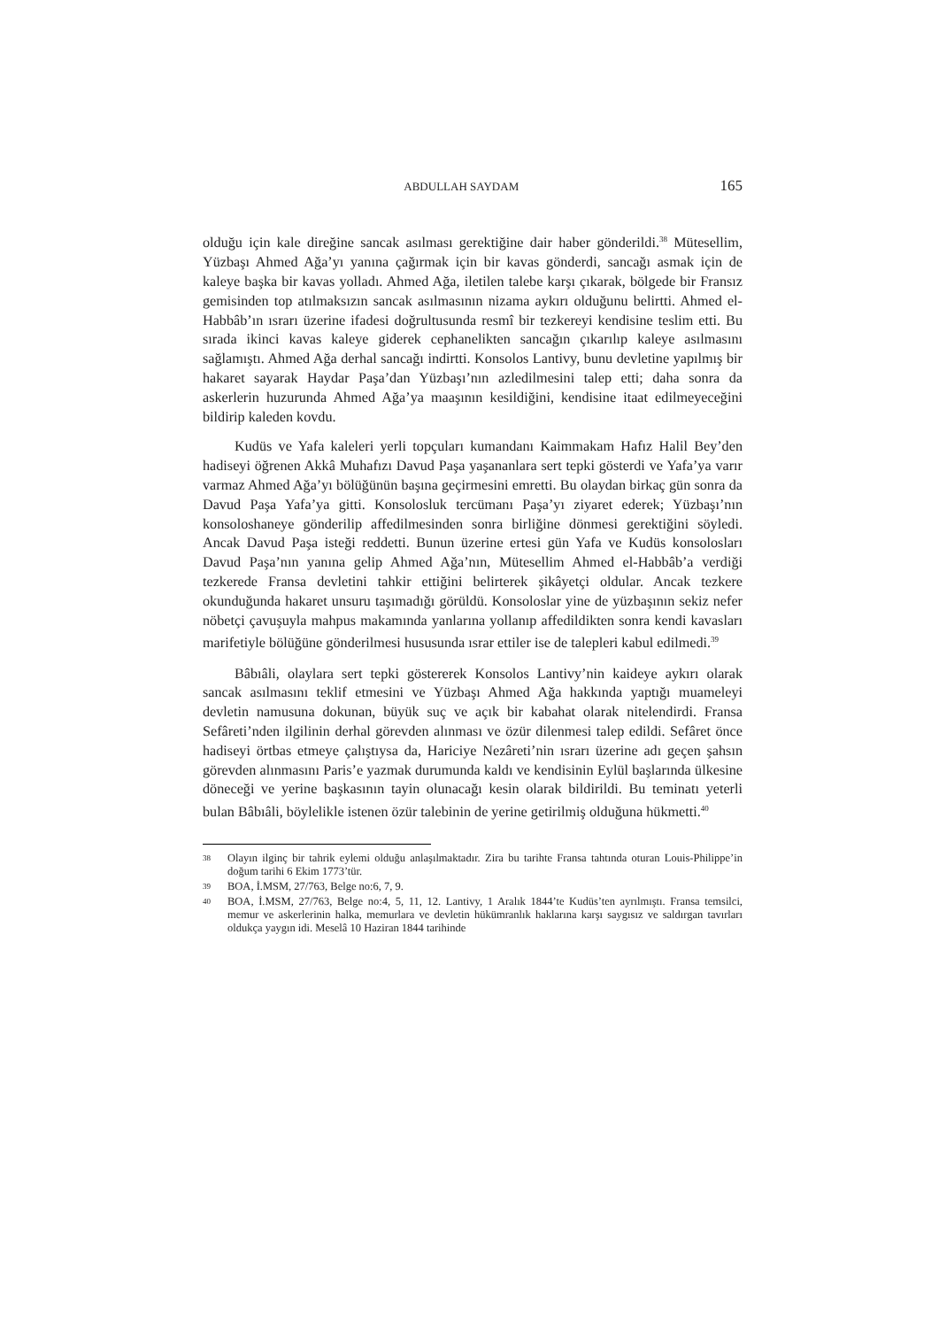ABDULLAH SAYDAM 165
olduğu için kale direğine sancak asılması gerektiğine dair haber gönderildi.<sup>38</sup> Mütesellim, Yüzbaşı Ahmed Ağa’yı yanına çağırmak için bir kavas gönderdi, sancağı asmak için de kaleye başka bir kavas yolladı. Ahmed Ağa, iletilen talebe karşı çıkarak, bölgede bir Fransız gemisinden top atılmaksızın sancak asılmasının nizama aykırı olduğunu belirtti. Ahmed el-Habbâb’ın ısrarı üzerine ifadesi doğrultusunda resmî bir tezkereyi kendisine teslim etti. Bu sırada ikinci kavas kaleye giderek cephanelikten sancağın çıkarılıp kaleye asılmasını sağlamıştı. Ahmed Ağa derhal sancağı indirtti. Konsolos Lantivy, bunu devletine yapılmış bir hakaret sayarak Haydar Paşa’dan Yüzbaşı’nın azledilmesini talep etti; daha sonra da askerlerin huzurunda Ahmed Ağa’ya maaşının kesildiğini, kendisine itaat edilmeyeceğini bildirip kaleden kovdu.
Kudüs ve Yafa kaleleri yerli topçuları kumandanı Kaimmakam Hafız Halil Bey’den hadiseyi öğrenen Akkâ Muhafızı Davud Paşa yaşananlara sert tepki gösterdi ve Yafa’ya varır varmaz Ahmed Ağa’yı bölüğünün başına geçirmesini emretti. Bu olaydan birkaç gün sonra da Davud Paşa Yafa’ya gitti. Konsolosluk tercümanı Paşa’yı ziyaret ederek; Yüzbaşı’nın konsoloshaneye gönderilip affedilmesinden sonra birliğine dönmesi gerektiğini söyledi. Ancak Davud Paşa isteği reddetti. Bunun üzerine ertesi gün Yafa ve Kudüs konsolosları Davud Paşa’nın yanına gelip Ahmed Ağa’nın, Mütesellim Ahmed el-Habbâb’a verdiği tezkerede Fransa devletini tahkir ettiğini belirterek şikâyetçi oldular. Ancak tezkere okunduğunda hakaret unsuru taşımadığı görüldü. Konsoloslar yine de yüzbaşının sekiz nefer nöbetçi çavuşuyla mahpus makamında yanlarına yollanıp affedildikten sonra kendi kavasları marifetiyle bölüğüne gönderilmesi hususunda ısrar ettiler ise de talepleri kabul edilmedi.<sup>39</sup>
Bâbıâli, olaylara sert tepki göstererek Konsolos Lantivy’nin kaideye aykırı olarak sancak asılmasını teklif etmesini ve Yüzbaşı Ahmed Ağa hakkında yaptığı muameleyi devletin namusuna dokunan, büyük suç ve açık bir kabahat olarak nitelendirdi. Fransa Sefâreti’nden ilgilinin derhal görevden alınması ve özür dilenmesi talep edildi. Sefâret önce hadiseyi örtbas etmeye çalıştıysa da, Hariciye Nezâreti’nin ısrarı üzerine adı geçen şahsın görevden alınmasını Paris’e yazmak durumunda kaldı ve kendisinin Eylül başlarında ülkesine döneceği ve yerine başkasının tayin olunacağı kesin olarak bildirildi. Bu teminatı yeterli bulan Bâbıâli, böylelikle istenen özür talebinin de yerine getirilmiş olduğuna hükmetti.<sup>40</sup>
38 Olayın ilginç bir tahrik eylemi olduğu anlaşılmaktadır. Zira bu tarihte Fransa tahtında oturan Louis-Philippe’in doğum tarihi 6 Ekim 1773’tür.
39 BOA, İ.MSM, 27/763, Belge no:6, 7, 9.
40 BOA, İ.MSM, 27/763, Belge no:4, 5, 11, 12. Lantivy, 1 Aralık 1844’te Kudüs’ten ayrılmıştı. Fransa temsilci, memur ve askerlerinin halka, memurlara ve devletin hükümranlık haklarına karşı saygısız ve saldırgan tavırları oldukça yaygın idi. Meselâ 10 Haziran 1844 tarihinde